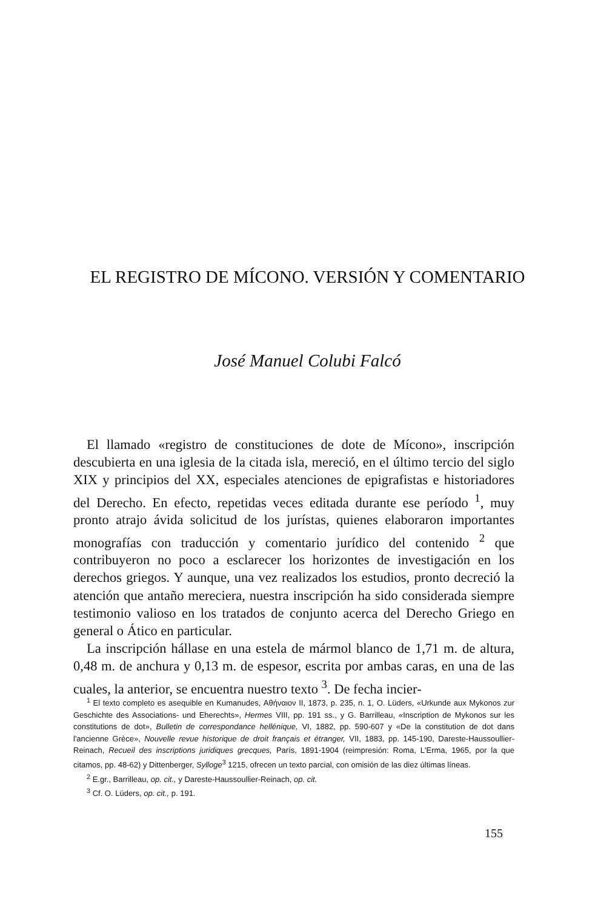EL REGISTRO DE MÍCONO. VERSIÓN Y COMENTARIO
José Manuel Colubi Falcó
El llamado «registro de constituciones de dote de Mícono», inscripción descubierta en una iglesia de la citada isla, mereció, en el último tercio del siglo XIX y principios del XX, especiales atenciones de epigrafistas e historiadores del Derecho. En efecto, repetidas veces editada durante ese período <sup>1</sup>, muy pronto atrajo ávida solicitud de los jurístas, quienes elaboraron importantes monografías con traducción y comentario jurídico del contenido <sup>2</sup> que contribuyeron no poco a esclarecer los horizontes de investigación en los derechos griegos. Y aunque, una vez realizados los estudios, pronto decreció la atención que antaño mereciera, nuestra inscripción ha sido considerada siempre testimonio valioso en los tratados de conjunto acerca del Derecho Griego en general o Ático en particular.
La inscripción hállase en una estela de mármol blanco de 1,71 m. de altura, 0,48 m. de anchura y 0,13 m. de espesor, escrita por ambas caras, en una de las cuales, la anterior, se encuentra nuestro texto <sup>3</sup>. De fecha incier-
<sup>1</sup> El texto completo es asequible en Kumanudes, Αθήναιον II, 1873, p. 235, n. 1, O. Lüders, «Urkunde aux Mykonos zur Geschichte des Associations- und Eherechts», Hermes VIII, pp. 191 ss., y G. Barrilleau, «Inscription de Mykonos sur les constitutions de dot», Bulletin de correspondance hellénique, VI, 1882, pp. 590-607 y «De la constitution de dot dans l'ancienne Grèce», Nouvelle revue historique de droit français et étranger, VII, 1883, pp. 145-190, Dareste-Haussoullier-Reinach, Recueil des inscriptions juridiques grecques, París, 1891-1904 (reimpresión: Roma, L'Erma, 1965, por la que citamos, pp. 48-62) y Dittenberger, Sylloge<sup>3</sup> 1215, ofrecen un texto parcial, con omisión de las diez últimas líneas.
<sup>2</sup> E.gr., Barrilleau, op. cit., y Dareste-Haussoullier-Reinach, op. cit.
<sup>3</sup> Cf. O. Lüders, op. cit., p. 191.
155